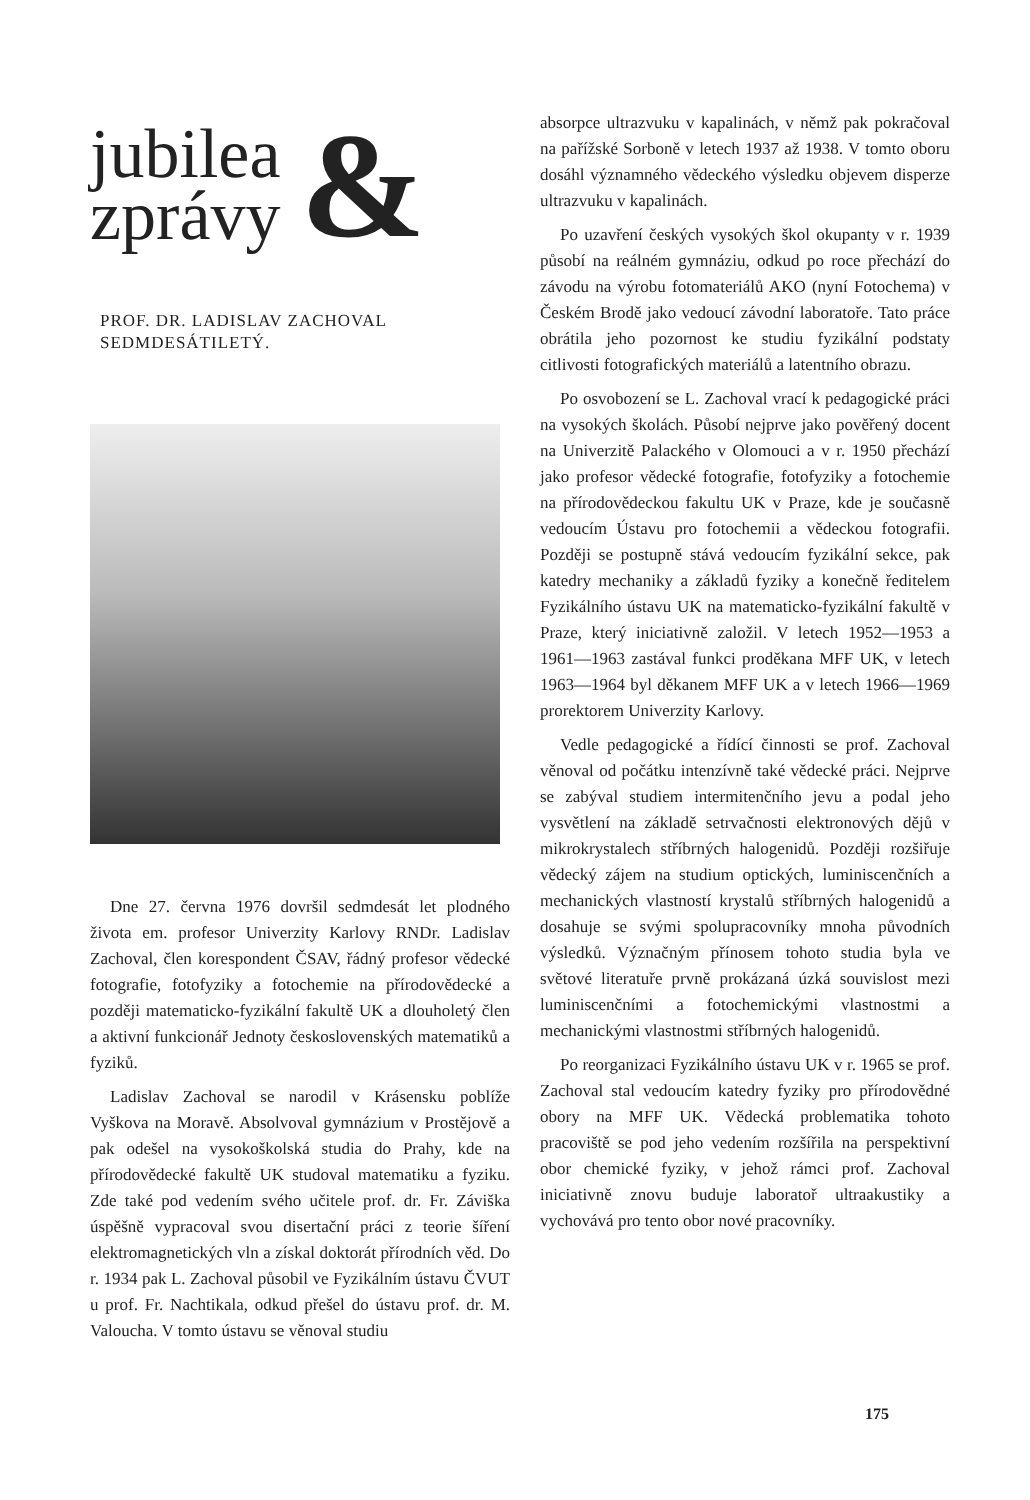jubilea
zprávy
&
PROF. DR. LADISLAV ZACHOVAL
SEDMDESÁTILETÝ.
Dne 27. června 1976 dovršil sedmdesát let plodného života em. profesor Univerzity Karlovy RNDr. Ladislav Zachoval, člen korespondent ČSAV, řádný profesor vědecké fotografie, fotofyziky a fotochemie na přírodovědecké a později matematicko-fyzikální fakultě UK a dlouholetý člen a aktivní funkcionář Jednoty československých matematiků a fyziků.
Ladislav Zachoval se narodil v Krásensku poblíže Vyškova na Moravě. Absolvoval gymnázium v Prostějově a pak odešel na vysokoškolská studia do Prahy, kde na přírodovědecké fakultě UK studoval matematiku a fyziku. Zde také pod vedením svého učitele prof. dr. Fr. Záviška úspěšně vypracoval svou disertační práci z teorie šíření elektromagnetických vln a získal doktorát přírodních věd. Do r. 1934 pak L. Zachoval působil ve Fyzikálním ústavu ČVUT u prof. Fr. Nachtikala, odkud přešel do ústavu prof. dr. M. Valoucha. V tomto ústavu se věnoval studiu
absorpce ultrazvuku v kapalinách, v němž pak pokračoval na pařížské Sorboně v letech 1937 až 1938. V tomto oboru dosáhl významného vědeckého výsledku objevem disperze ultrazvuku v kapalinách.
Po uzavření českých vysokých škol okupanty v r. 1939 působí na reálném gymnáziu, odkud po roce přechází do závodu na výrobu fotomateriálů AKO (nyní Fotochema) v Českém Brodě jako vedoucí závodní laboratoře. Tato práce obrátila jeho pozornost ke studiu fyzikální podstaty citlivosti fotografických materiálů a latentního obrazu.
Po osvobození se L. Zachoval vrací k pedagogické práci na vysokých školách. Působí nejprve jako pověřený docent na Univerzitě Palackého v Olomouci a v r. 1950 přechází jako profesor vědecké fotografie, fotofyziky a fotochemie na přírodovědeckou fakultu UK v Praze, kde je současně vedoucím Ústavu pro fotochemii a vědeckou fotografii. Později se postupně stává vedoucím fyzikální sekce, pak katedry mechaniky a základů fyziky a konečně ředitelem Fyzikálního ústavu UK na matematicko-fyzikální fakultě v Praze, který iniciativně založil. V letech 1952—1953 a 1961—1963 zastával funkci proděkana MFF UK, v letech 1963—1964 byl děkanem MFF UK a v letech 1966—1969 prorektorem Univerzity Karlovy.
Vedle pedagogické a řídící činnosti se prof. Zachoval věnoval od počátku intenzívně také vědecké práci. Nejprve se zabýval studiem intermitenčního jevu a podal jeho vysvětlení na základě setrvačnosti elektronových dějů v mikrokrystalech stříbrných halogenidů. Později rozšiřuje vědecký zájem na studium optických, luminiscenčních a mechanických vlastností krystalů stříbrných halogenidů a dosahuje se svými spolupracovníky mnoha původních výsledků. Význačným přínosem tohoto studia byla ve světové literatuře prvně prokázaná úzká souvislost mezi luminiscenčními a fotochemickými vlastnostmi a mechanickými vlastnostmi stříbrných halogenidů.
Po reorganizaci Fyzikálního ústavu UK v r. 1965 se prof. Zachoval stal vedoucím katedry fyziky pro přírodovědné obory na MFF UK. Vědecká problematika tohoto pracoviště se pod jeho vedením rozšířila na perspektivní obor chemické fyziky, v jehož rámci prof. Zachoval iniciativně znovu buduje laboratoř ultraakustiky a vychovává pro tento obor nové pracovníky.
175